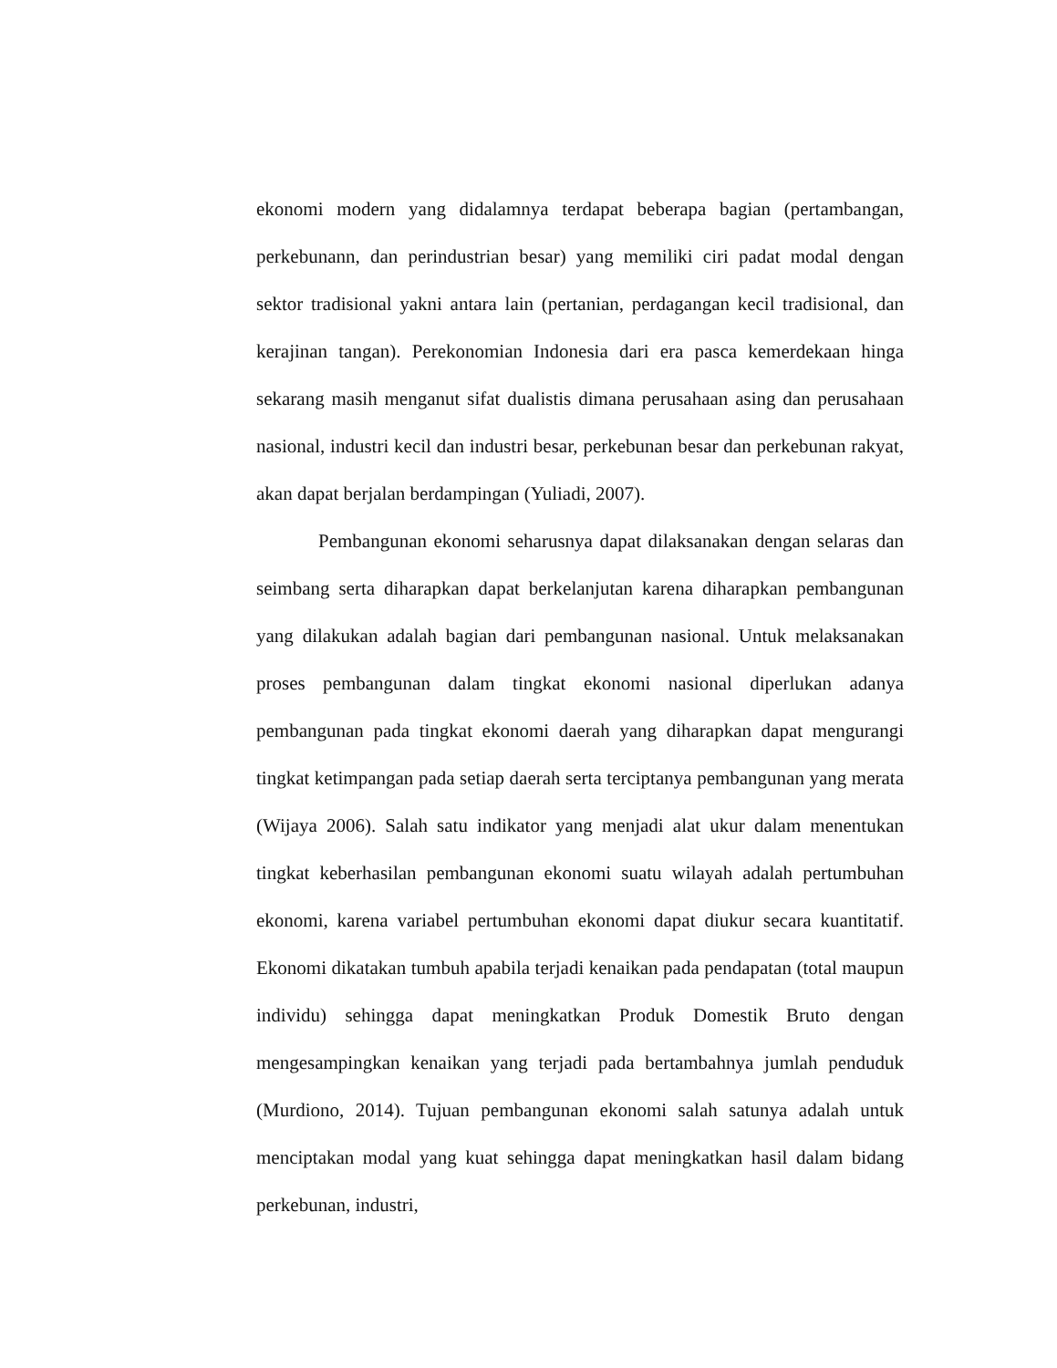ekonomi modern yang didalamnya terdapat beberapa bagian (pertambangan, perkebunann, dan perindustrian besar) yang memiliki ciri padat modal dengan sektor tradisional yakni antara lain (pertanian, perdagangan kecil tradisional, dan kerajinan tangan). Perekonomian Indonesia dari era pasca kemerdekaan hinga sekarang masih menganut sifat dualistis dimana perusahaan asing dan perusahaan nasional, industri kecil dan industri besar, perkebunan besar dan perkebunan rakyat, akan dapat berjalan berdampingan (Yuliadi, 2007).
Pembangunan ekonomi seharusnya dapat dilaksanakan dengan selaras dan seimbang serta diharapkan dapat berkelanjutan karena diharapkan pembangunan yang dilakukan adalah bagian dari pembangunan nasional. Untuk melaksanakan proses pembangunan dalam tingkat ekonomi nasional diperlukan adanya pembangunan pada tingkat ekonomi daerah yang diharapkan dapat mengurangi tingkat ketimpangan pada setiap daerah serta terciptanya pembangunan yang merata (Wijaya 2006). Salah satu indikator yang menjadi alat ukur dalam menentukan tingkat keberhasilan pembangunan ekonomi suatu wilayah adalah pertumbuhan ekonomi, karena variabel pertumbuhan ekonomi dapat diukur secara kuantitatif. Ekonomi dikatakan tumbuh apabila terjadi kenaikan pada pendapatan (total maupun individu) sehingga dapat meningkatkan Produk Domestik Bruto dengan mengesampingkan kenaikan yang terjadi pada bertambahnya jumlah penduduk (Murdiono, 2014). Tujuan pembangunan ekonomi salah satunya adalah untuk menciptakan modal yang kuat sehingga dapat meningkatkan hasil dalam bidang perkebunan, industri,